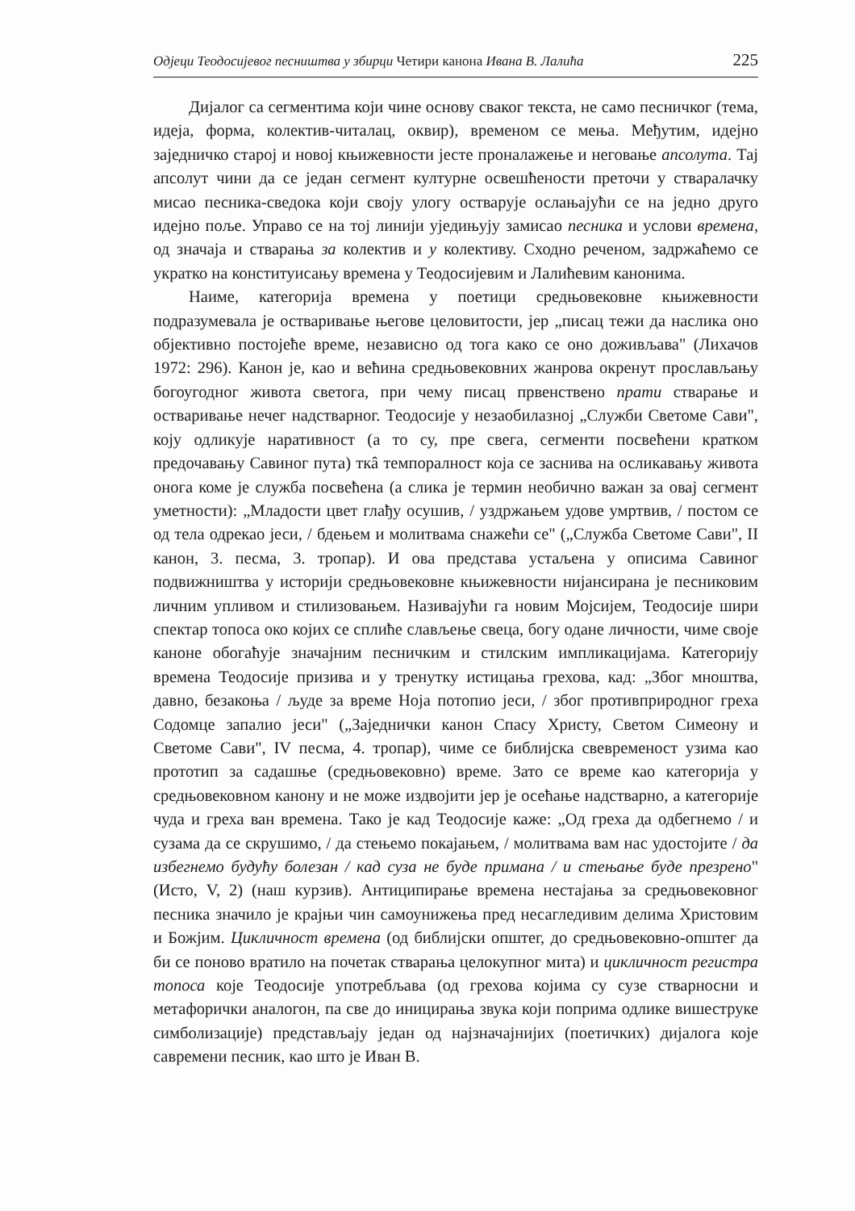Одјеци Теодосијевог песништва у збирци Четири канона Ивана В. Лалића 225
Дијалог са сегментима који чине основу сваког текста, не само песничког (тема, идеја, форма, колектив-читалац, оквир), временом се мења. Међутим, идејно заједничко старој и новој књижевности јесте проналажење и неговање апсолута. Тај апсолут чини да се један сегмент културне освешћености преточи у стваралачку мисао песника-сведока који своју улогу остварује ослањајући се на једно друго идејно поље. Управо се на тој линији уједињују замисао песника и услови времена, од значаја и стварања за колектив и у колективу. Сходно реченом, задржаћемо се укратко на конституисању времена у Теодосијевим и Лалићевим канонима.
Наиме, категорија времена у поетици средњовековне књижевности подразумевала је остваривање његове целовитости, јер „писац тежи да наслика оно објективно постојеће време, независно од тога како се оно доживљава" (Лихачов 1972: 296). Канон је, као и већина средњовековних жанрова окренут прослављању богоугодног живота светога, при чему писац првенствено прати стварање и остваривање нечег надстварног. Теодосије у незаобилазној „Служби Светоме Сави", коју одликује наративност (а то су, пре свега, сегменти посвећени кратком предочавању Савиног пута) ткâ темпоралност која се заснива на осликавању живота онога коме је служба посвећена (а слика је термин необично важан за овај сегмент уметности): „Младости цвет глађу осушив, / уздржањем удове умртвив, / постом се од тела одрекао јеси, / бдењем и молитвама снажећи се" („Служба Светоме Сави", II канон, 3. песма, 3. тропар). И ова представа устаљена у описима Савиног подвижништва у историји средњовековне књижевности нијансирана је песниковим личним упливом и стилизовањем. Називајући га новим Мојсијем, Теодосије шири спектар топоса око којих се сплиће слављење свеца, богу одане личности, чиме своје каноне обогаћује значајним песничким и стилским импликацијама. Категорију времена Теодосије призива и у тренутку истицања грехова, кад: „Због мноштва, давно, безакоња / људе за време Ноја потопио јеси, / због противприродног греха Содомце запалио јеси" („Заједнички канон Спасу Христу, Светом Симеону и Светоме Сави", IV песма, 4. тропар), чиме се библијска свевременост узима као прототип за садашње (средњовековно) време. Зато се време као категорија у средњовековном канону и не може издвојити јер је осећање надстварно, а категорије чуда и греха ван времена. Тако је кад Теодосије каже: „Од греха да одбегнемо / и сузама да се скрушимо, / да стењемо покајањем, / молитвама вам нас удостојите / да избегнемо будућу болезан / кад суза не буде примана / и стењање буде презрено" (Исто, V, 2) (наш курзив). Антиципирање времена нестајања за средњовековног песника значило је крајњи чин самоунижења пред несагледивим делима Христовим и Божјим. Цикличност времена (од библијски општег, до средњовековно-општег да би се поново вратило на почетак стварања целокупног мита) и цикличност регистра топоса које Теодосије употребљава (од грехова којима су сузе стварносни и метафорички аналогон, па све до иницирања звука који поприма одлике вишеструке симболизације) представљају један од најзначајнијих (поетичких) дијалога које савремени песник, као што је Иван В.